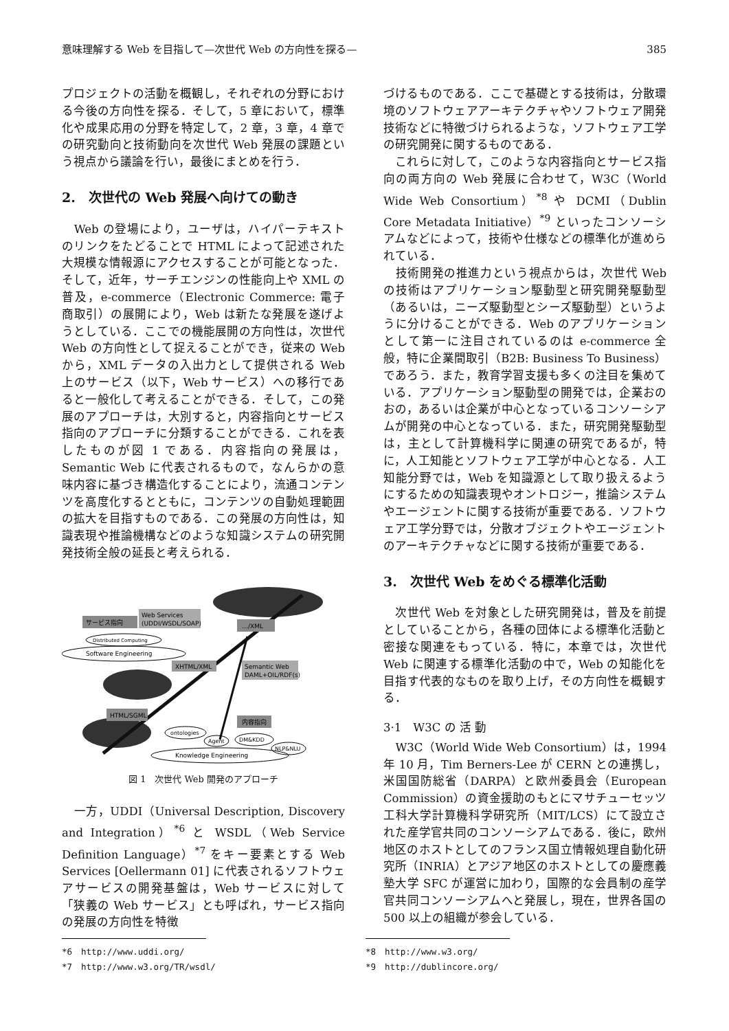意味理解する Web を目指して—次世代 Web の方向性を探る— 385
プロジェクトの活動を概観し，それぞれの分野における今後の方向性を探る．そして，5 章において，標準化や成果応用の分野を特定して，2 章，3 章，4 章での研究動向と技術動向を次世代 Web 発展の課題という視点から議論を行い，最後にまとめを行う．
2.　次世代の Web 発展へ向けての動き
　Web の登場により，ユーザは，ハイパーテキストのリンクをたどることで HTML によって記述された大規模な情報源にアクセスすることが可能となった．そして，近年，サーチエンジンの性能向上や XML の普及，e-commerce（Electronic Commerce: 電子商取引）の展開により，Web は新たな発展を遂げようとしている．ここでの機能展開の方向性は，次世代 Web の方向性として捉えることができ，従来の Web から，XML データの入出力として提供される Web 上のサービス（以下，Web サービス）への移行であると一般化して考えることができる．そして，この発展のアプローチは，大別すると，内容指向とサービス指向のアプローチに分類することができる．これを表したものが図 1 である．内容指向の発展は，Semantic Web に代表されるもので，なんらかの意味内容に基づき構造化することにより，流通コンテンツを高度化するとともに，コンテンツの自動処理範囲の拡大を目指すものである．この発展の方向性は，知識表現や推論機構などのような知識システムの研究開発技術全般の延長と考えられる．
サービス指向
Web Services
(UDDI/WSDL/SOAP)
…/XML
Distributed Computing
Software Engineering
XHTML/XML
Semantic Web
DAML+OIL/RDF(s)
HTML/SGML
内容指向
ontologies
Agent
DM&KDD
NLP&NLU
Knowledge Engineering
図 1　次世代 Web 開発のアプローチ
　一方，UDDI（Universal Description, Discovery and Integration）<sup>*6</sup> と WSDL（Web Service Definition Language）<sup>*7</sup> をキー要素とする Web Services [Oellermann 01] に代表されるソフトウェアサービスの開発基盤は，Web サービスに対して「狭義の Web サービス」とも呼ばれ，サービス指向の発展の方向性を特徴
づけるものである．ここで基礎とする技術は，分散環境のソフトウェアアーキテクチャやソフトウェア開発技術などに特徴づけられるような，ソフトウェア工学の研究開発に関するものである．
　これらに対して，このような内容指向とサービス指向の両方向の Web 発展に合わせて，W3C（World Wide Web Consortium）<sup>*8</sup> や DCMI（Dublin Core Metadata Initiative）<sup>*9</sup> といったコンソーシアムなどによって，技術や仕様などの標準化が進められている．
　技術開発の推進力という視点からは，次世代 Web の技術はアプリケーション駆動型と研究開発駆動型（あるいは，ニーズ駆動型とシーズ駆動型）というように分けることができる．Web のアプリケーションとして第一に注目されているのは e-commerce 全般，特に企業間取引（B2B: Business To Business）であろう．また，教育学習支援も多くの注目を集めている．アプリケーション駆動型の開発では，企業おのおの，あるいは企業が中心となっているコンソーシアムが開発の中心となっている．また，研究開発駆動型は，主として計算機科学に関連の研究であるが，特に，人工知能とソフトウェア工学が中心となる．人工知能分野では，Web を知識源として取り扱えるようにするための知識表現やオントロジー，推論システムやエージェントに関する技術が重要である．ソフトウェア工学分野では，分散オブジェクトやエージェントのアーキテクチャなどに関する技術が重要である．
3.　次世代 Web をめぐる標準化活動
　次世代 Web を対象とした研究開発は，普及を前提としていることから，各種の団体による標準化活動と密接な関連をもっている．特に，本章では，次世代 Web に関連する標準化活動の中で，Web の知能化を目指す代表的なものを取り上げ，その方向性を概観する．
3·1　W3C の 活 動
　W3C（World Wide Web Consortium）は，1994 年 10 月，Tim Berners-Lee が CERN との連携し，米国国防総省（DARPA）と欧州委員会（European Commission）の資金援助のもとにマサチューセッツ工科大学計算機科学研究所（MIT/LCS）にて設立された産学官共同のコンソーシアムである．後に，欧州地区のホストとしてのフランス国立情報処理自動化研究所（INRIA）とアジア地区のホストとしての慶應義塾大学 SFC が運営に加わり，国際的な会員制の産学官共同コンソーシアムへと発展し，現在，世界各国の 500 以上の組織が参会している．
*6　http://www.uddi.org/
*7　http://www.w3.org/TR/wsdl/
*8　http://www.w3.org/
*9　http://dublincore.org/